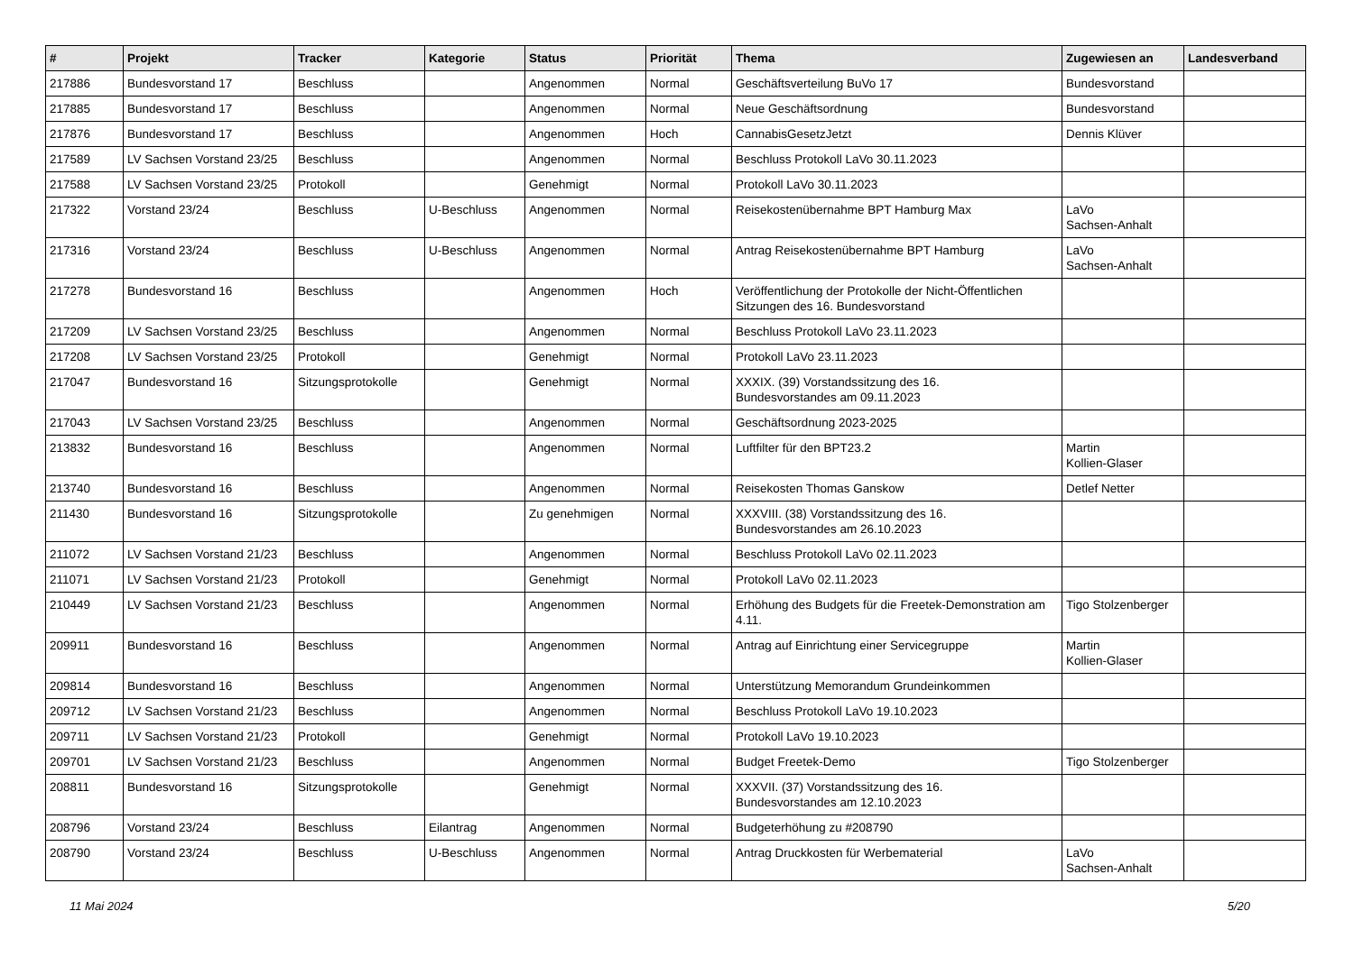| # | Projekt | Tracker | Kategorie | Status | Priorität | Thema | Zugewiesen an | Landesverband |
| --- | --- | --- | --- | --- | --- | --- | --- | --- |
| 217886 | Bundesvorstand 17 | Beschluss | | Angenommen | Normal | Geschäftsverteilung BuVo 17 | Bundesvorstand | |
| 217885 | Bundesvorstand 17 | Beschluss | | Angenommen | Normal | Neue Geschäftsordnung | Bundesvorstand | |
| 217876 | Bundesvorstand 17 | Beschluss | | Angenommen | Hoch | CannabisGesetzJetzt | Dennis Klüver | |
| 217589 | LV Sachsen Vorstand 23/25 | Beschluss | | Angenommen | Normal | Beschluss Protokoll LaVo 30.11.2023 | | |
| 217588 | LV Sachsen Vorstand 23/25 | Protokoll | | Genehmigt | Normal | Protokoll LaVo 30.11.2023 | | |
| 217322 | Vorstand 23/24 | Beschluss | U-Beschluss | Angenommen | Normal | Reisekostenübernahme BPT Hamburg Max | LaVo Sachsen-Anhalt | |
| 217316 | Vorstand 23/24 | Beschluss | U-Beschluss | Angenommen | Normal | Antrag Reisekostenübernahme BPT Hamburg | LaVo Sachsen-Anhalt | |
| 217278 | Bundesvorstand 16 | Beschluss | | Angenommen | Hoch | Veröffentlichung der Protokolle der Nicht-Öffentlichen Sitzungen des 16. Bundesvorstand | | |
| 217209 | LV Sachsen Vorstand 23/25 | Beschluss | | Angenommen | Normal | Beschluss Protokoll LaVo 23.11.2023 | | |
| 217208 | LV Sachsen Vorstand 23/25 | Protokoll | | Genehmigt | Normal | Protokoll LaVo 23.11.2023 | | |
| 217047 | Bundesvorstand 16 | Sitzungsprotokolle | | Genehmigt | Normal | XXXIX. (39) Vorstandssitzung des 16. Bundesvorstandes am 09.11.2023 | | |
| 217043 | LV Sachsen Vorstand 23/25 | Beschluss | | Angenommen | Normal | Geschäftsordnung 2023-2025 | | |
| 213832 | Bundesvorstand 16 | Beschluss | | Angenommen | Normal | Luftfilter für den BPT23.2 | Martin Kollien-Glaser | |
| 213740 | Bundesvorstand 16 | Beschluss | | Angenommen | Normal | Reisekosten Thomas Ganskow | Detlef Netter | |
| 211430 | Bundesvorstand 16 | Sitzungsprotokolle | | Zu genehmigen | Normal | XXXVIII. (38) Vorstandssitzung des 16. Bundesvorstandes am 26.10.2023 | | |
| 211072 | LV Sachsen Vorstand 21/23 | Beschluss | | Angenommen | Normal | Beschluss Protokoll LaVo 02.11.2023 | | |
| 211071 | LV Sachsen Vorstand 21/23 | Protokoll | | Genehmigt | Normal | Protokoll LaVo 02.11.2023 | | |
| 210449 | LV Sachsen Vorstand 21/23 | Beschluss | | Angenommen | Normal | Erhöhung des Budgets für die Freetek-Demonstration am 4.11. | Tigo Stolzenberger | |
| 209911 | Bundesvorstand 16 | Beschluss | | Angenommen | Normal | Antrag auf Einrichtung einer Servicegruppe | Martin Kollien-Glaser | |
| 209814 | Bundesvorstand 16 | Beschluss | | Angenommen | Normal | Unterstützung Memorandum Grundeinkommen | | |
| 209712 | LV Sachsen Vorstand 21/23 | Beschluss | | Angenommen | Normal | Beschluss Protokoll LaVo 19.10.2023 | | |
| 209711 | LV Sachsen Vorstand 21/23 | Protokoll | | Genehmigt | Normal | Protokoll LaVo 19.10.2023 | | |
| 209701 | LV Sachsen Vorstand 21/23 | Beschluss | | Angenommen | Normal | Budget Freetek-Demo | Tigo Stolzenberger | |
| 208811 | Bundesvorstand 16 | Sitzungsprotokolle | | Genehmigt | Normal | XXXVII. (37) Vorstandssitzung des 16. Bundesvorstandes am 12.10.2023 | | |
| 208796 | Vorstand 23/24 | Beschluss | Eilantrag | Angenommen | Normal | Budgeterhöhung zu #208790 | | |
| 208790 | Vorstand 23/24 | Beschluss | U-Beschluss | Angenommen | Normal | Antrag Druckkosten für Werbematerial | LaVo Sachsen-Anhalt | |
11 Mai 2024 5/20